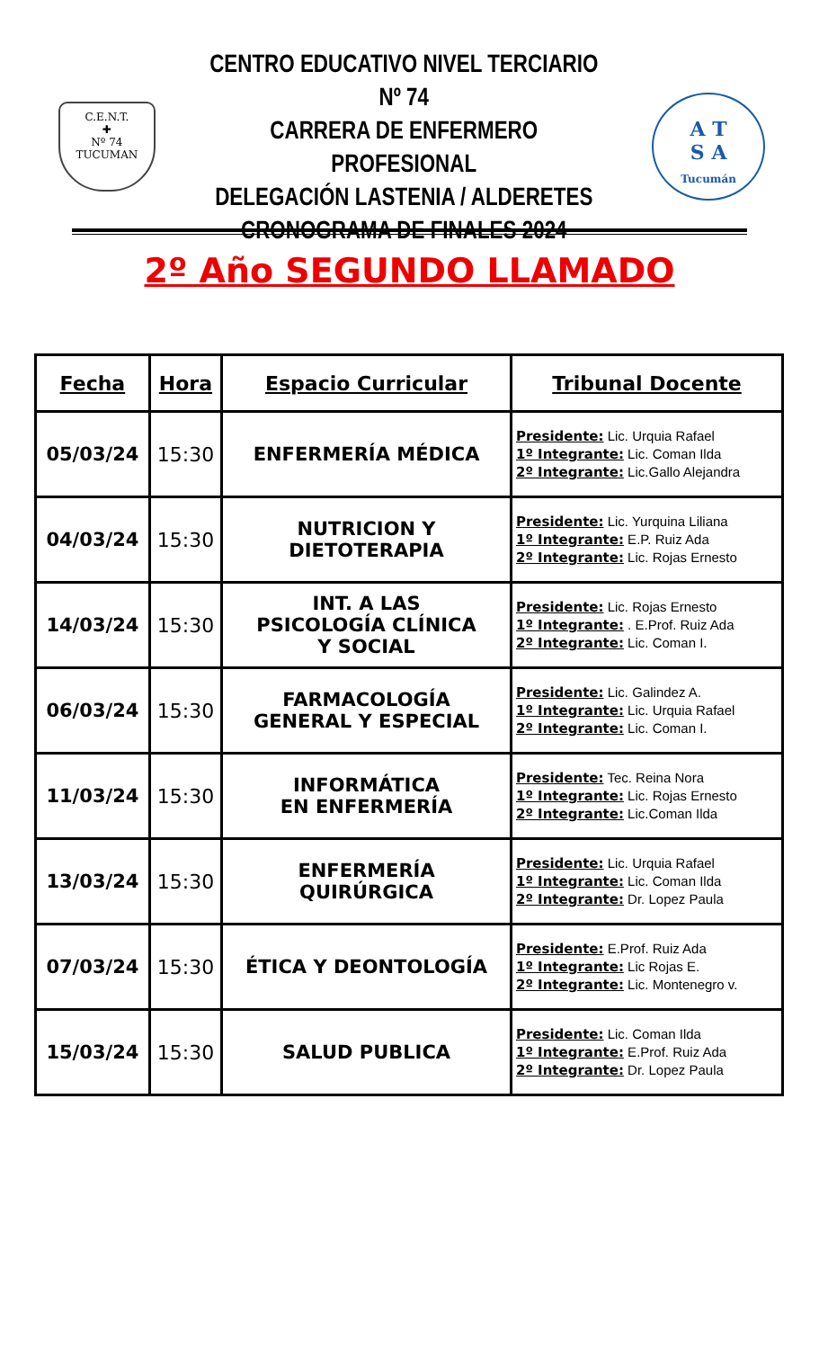C.E.N.T.
✚
Nº 74
TUCUMAN
CENTRO EDUCATIVO NIVEL TERCIARIO Nº 74
CARRERA DE ENFERMERO PROFESIONAL
DELEGACIÓN LASTENIA / ALDERETES
CRONOGRAMA DE FINALES 2024
A T
S A
Tucumán
2º Año SEGUNDO LLAMADO
| Fecha | Hora | Espacio Curricular | Tribunal Docente |
| --- | --- | --- | --- |
| 05/03/24 | 15:30 | ENFERMERÍA MÉDICA | Presidente: Lic. Urquia Rafael 1º Integrante: Lic. Coman Ilda 2º Integrante: Lic.Gallo Alejandra |
| 04/03/24 | 15:30 | NUTRICION Y DIETOTERAPIA | Presidente: Lic. Yurquina Liliana 1º Integrante: E.P. Ruiz Ada 2º Integrante: Lic. Rojas Ernesto |
| 14/03/24 | 15:30 | INT. A LAS PSICOLOGÍA CLÍNICA Y SOCIAL | Presidente: Lic. Rojas Ernesto 1º Integrante: . E.Prof. Ruiz Ada 2º Integrante: Lic. Coman I. |
| 06/03/24 | 15:30 | FARMACOLOGÍA GENERAL Y ESPECIAL | Presidente: Lic. Galindez A. 1º Integrante: Lic. Urquia Rafael 2º Integrante: Lic. Coman I. |
| 11/03/24 | 15:30 | INFORMÁTICA EN ENFERMERÍA | Presidente: Tec. Reina Nora 1º Integrante: Lic. Rojas Ernesto 2º Integrante: Lic.Coman Ilda |
| 13/03/24 | 15:30 | ENFERMERÍA QUIRÚRGICA | Presidente: Lic. Urquia Rafael 1º Integrante: Lic. Coman Ilda 2º Integrante: Dr. Lopez Paula |
| 07/03/24 | 15:30 | ÉTICA Y DEONTOLOGÍA | Presidente: E.Prof. Ruiz Ada 1º Integrante: Lic Rojas E. 2º Integrante: Lic. Montenegro v. |
| 15/03/24 | 15:30 | SALUD PUBLICA | Presidente: Lic. Coman Ilda 1º Integrante: E.Prof. Ruiz Ada 2º Integrante: Dr. Lopez Paula |